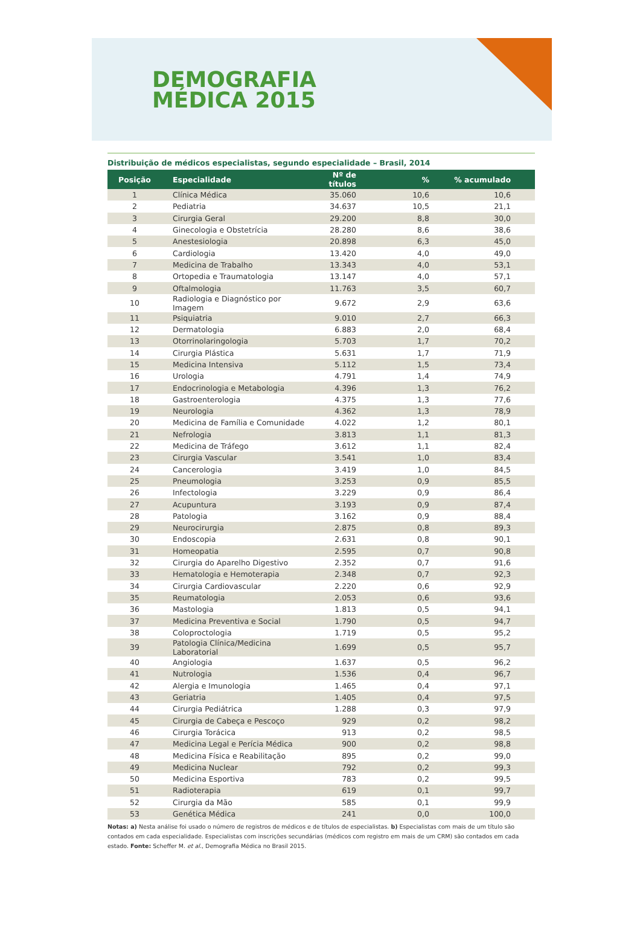DEMOGRAFIA
MÉDICA 2015
Distribuição de médicos especialistas, segundo especialidade – Brasil, 2014
| Posição | Especialidade | Nº de títulos | % | % acumulado |
| --- | --- | --- | --- | --- |
| 1 | Clínica Médica | 35.060 | 10,6 | 10,6 |
| 2 | Pediatria | 34.637 | 10,5 | 21,1 |
| 3 | Cirurgia Geral | 29.200 | 8,8 | 30,0 |
| 4 | Ginecologia e Obstetrícia | 28.280 | 8,6 | 38,6 |
| 5 | Anestesiologia | 20.898 | 6,3 | 45,0 |
| 6 | Cardiologia | 13.420 | 4,0 | 49,0 |
| 7 | Medicina de Trabalho | 13.343 | 4,0 | 53,1 |
| 8 | Ortopedia e Traumatologia | 13.147 | 4,0 | 57,1 |
| 9 | Oftalmologia | 11.763 | 3,5 | 60,7 |
| 10 | Radiologia e Diagnóstico por Imagem | 9.672 | 2,9 | 63,6 |
| 11 | Psiquiatria | 9.010 | 2,7 | 66,3 |
| 12 | Dermatologia | 6.883 | 2,0 | 68,4 |
| 13 | Otorrinolaringologia | 5.703 | 1,7 | 70,2 |
| 14 | Cirurgia Plástica | 5.631 | 1,7 | 71,9 |
| 15 | Medicina Intensiva | 5.112 | 1,5 | 73,4 |
| 16 | Urologia | 4.791 | 1,4 | 74,9 |
| 17 | Endocrinologia e Metabologia | 4.396 | 1,3 | 76,2 |
| 18 | Gastroenterologia | 4.375 | 1,3 | 77,6 |
| 19 | Neurologia | 4.362 | 1,3 | 78,9 |
| 20 | Medicina de Família e Comunidade | 4.022 | 1,2 | 80,1 |
| 21 | Nefrologia | 3.813 | 1,1 | 81,3 |
| 22 | Medicina de Tráfego | 3.612 | 1,1 | 82,4 |
| 23 | Cirurgia Vascular | 3.541 | 1,0 | 83,4 |
| 24 | Cancerologia | 3.419 | 1,0 | 84,5 |
| 25 | Pneumologia | 3.253 | 0,9 | 85,5 |
| 26 | Infectologia | 3.229 | 0,9 | 86,4 |
| 27 | Acupuntura | 3.193 | 0,9 | 87,4 |
| 28 | Patologia | 3.162 | 0,9 | 88,4 |
| 29 | Neurocirurgia | 2.875 | 0,8 | 89,3 |
| 30 | Endoscopia | 2.631 | 0,8 | 90,1 |
| 31 | Homeopatia | 2.595 | 0,7 | 90,8 |
| 32 | Cirurgia do Aparelho Digestivo | 2.352 | 0,7 | 91,6 |
| 33 | Hematologia e Hemoterapia | 2.348 | 0,7 | 92,3 |
| 34 | Cirurgia Cardiovascular | 2.220 | 0,6 | 92,9 |
| 35 | Reumatologia | 2.053 | 0,6 | 93,6 |
| 36 | Mastologia | 1.813 | 0,5 | 94,1 |
| 37 | Medicina Preventiva e Social | 1.790 | 0,5 | 94,7 |
| 38 | Coloproctologia | 1.719 | 0,5 | 95,2 |
| 39 | Patologia Clínica/Medicina Laboratorial | 1.699 | 0,5 | 95,7 |
| 40 | Angiologia | 1.637 | 0,5 | 96,2 |
| 41 | Nutrologia | 1.536 | 0,4 | 96,7 |
| 42 | Alergia e Imunologia | 1.465 | 0,4 | 97,1 |
| 43 | Geriatria | 1.405 | 0,4 | 97,5 |
| 44 | Cirurgia Pediátrica | 1.288 | 0,3 | 97,9 |
| 45 | Cirurgia de Cabeça e Pescoço | 929 | 0,2 | 98,2 |
| 46 | Cirurgia Torácica | 913 | 0,2 | 98,5 |
| 47 | Medicina Legal e Perícia Médica | 900 | 0,2 | 98,8 |
| 48 | Medicina Física e Reabilitação | 895 | 0,2 | 99,0 |
| 49 | Medicina Nuclear | 792 | 0,2 | 99,3 |
| 50 | Medicina Esportiva | 783 | 0,2 | 99,5 |
| 51 | Radioterapia | 619 | 0,1 | 99,7 |
| 52 | Cirurgia da Mão | 585 | 0,1 | 99,9 |
| 53 | Genética Médica | 241 | 0,0 | 100,0 |
Notas: a) Nesta análise foi usado o número de registros de médicos e de títulos de especialistas. b) Especialistas com mais de um título são contados em cada especialidade. Especialistas com inscrições secundárias (médicos com registro em mais de um CRM) são contados em cada estado. Fonte: Scheffer M. et al., Demografia Médica no Brasil 2015.